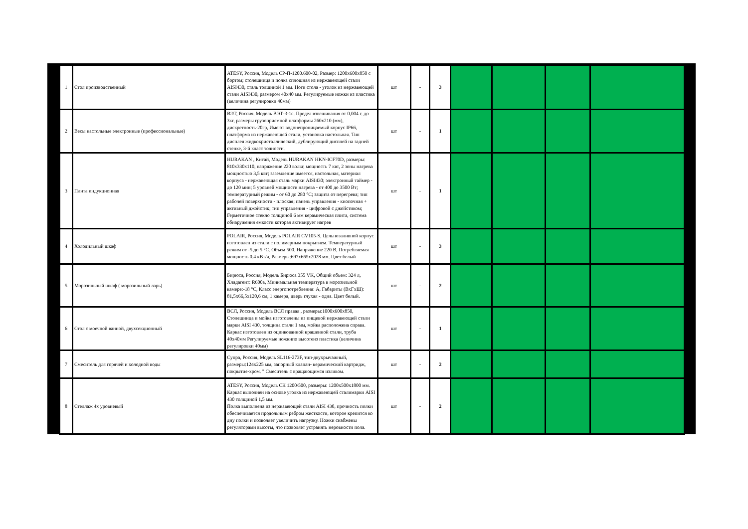| 1 | Стол производственный | ATESY, Россия, Модель СР-П-1200.600-02, Размер: 1200х600х850 с бортом; столешница и полка сплошная из нержавеющей стали AISI430, сталь толщиной 1 мм. Ноги стола - уголок из нержавеющей стали AISI430, размером 40х40 мм. Регулируемые ножки из пластика (величина регулировки 40мм) | шт | - | 3 | | | | |
| 2 | Весы настольные электронные (профессиональные) | ВЭТ, Россия. Модель ВЭТ-3-1с. Предел взвешивания от 0,004 г. до 3кг, размеры грузоприемной платформы 260х210 (мм), дискретность-20гр, Имеют водонепроницаемый корпус IP66, платформа из нержавеющей стали, установка настольная. Тип дисплея жидкокристаллический, дублирующий дисплей на задней стенке, 3-й класс точности. | шт | - | 1 | | | | |
| 3 | Плита индукционная | HURAKAN , Китай, Модель HURAKAN HKN-ICF70D, размеры: 810х330х110, напряжение 220 вольт, мощность 7 квт, 2 зоны нагрева мощностью 3,5 квт; заземление имеется, настольная, материал корпуса - нержавеющая сталь марки AISI430; электронный таймер - до 120 мин; 5 уровней мощности нагрева - от 400 до 3500 Вт; температурный режим - от 60 до 280 °С; защита от перегрева; тип рабочей поверхности - плоская; панель управления - кнопочная + активный джойстик; тип управления - цифровой с джойстиком; Герметичное стекло толщиной 6 мм керамическая плита, система обнаружения емкости которая активирует нагрев | шт | - | 1 | | | | |
| 4 | Холодильный шкаф | POLAIR, Россия, Модель POLAIR CV105-S, Цельнозаливной корпус изготовлен из стали с полимерным покрытием. Температурный режим от -5 до 5 °С. Объем 500. Напряжение 220 В, Потребляемая мощность 0.4 кВт/ч, Размеры:697х665х2028 мм. Цвет белый | шт | - | 3 | | | | |
| 5 | Морозильный шкаф ( морозильный ларь) | Бирюса, Россия, Модель Бирюса 355 VK, Общий объем: 324 л, Хладагент: R600a, Минимальная температура в морозильной камере:-18 °С, Класс энергопотребления: А, Габариты (ВхГхШ): 81,5х66,5х120,6 см, 1 камера, дверь глухая - одна. Цвет белый. | шт | - | 2 | | | | |
| 6 | Стол с моечной ванной, двухсекционный | ВСЛ, Россия, Модель ВСЛ правая , размеры:1000х600х850, Столешница и мойка изготовлены из пищевой нержавеющей стали марки AISI 430, толщина стали 1 мм, мойка расположена справа. Каркас изготовлен из оцинкованной крашенной стали, труба 40х40мм Регулируемые ножкипо высотеиз пластика (величина регулировки 40мм) | шт | - | 1 | | | | |
| 7 | Смеситель для горячей и холодной воды | Супра, Россия, Модель SL116-273F, тип-двухрычажный, размеры:124х225 мм, запорный клапан- керамический картридж, покрытие-хром. " Смеситель с вращающимся изливом. | шт | - | 2 | | | | |
| 8 | Стеллаж 4х уровневый | ATESY, Россия, Модель СК 1200/500, размеры: 1200х500х1800 мм. Каркас выполнен на основе уголка из нержавеющей сталимарки AISI 430 толщиной 1,5 мм. Полка выполнена из нержавеющей стали AISI 430, прочность полки обеспечивается продольным ребром жесткости, которое крепится ко дну полки и позволяет увеличить нагрузку. Ножки снабжены регуляторами высоты, что позволяет устранять неровности пола. | шт | - | 2 | | | | |